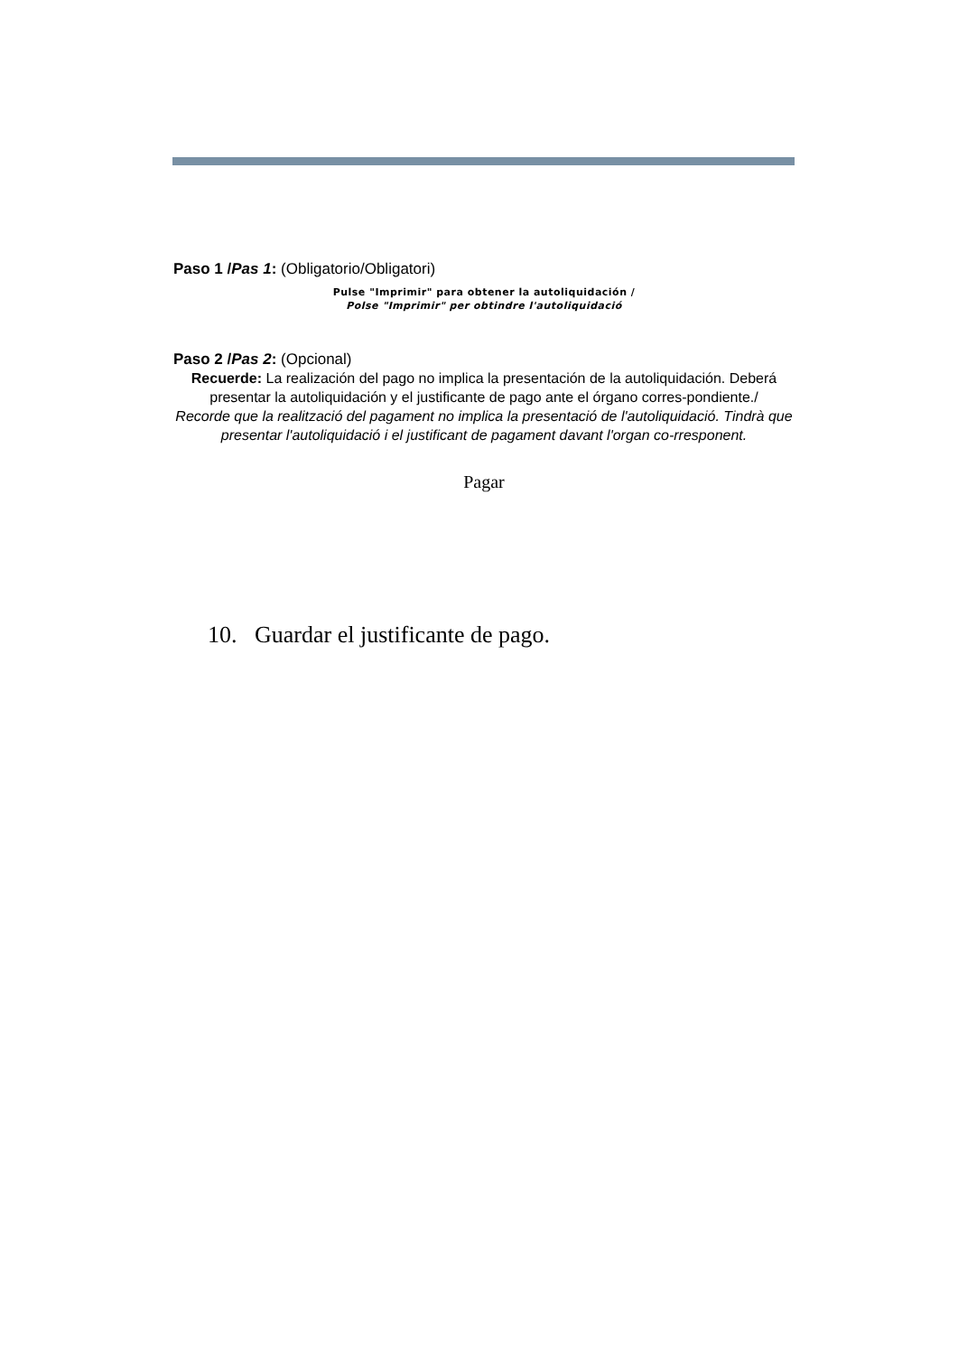Paso 1 /Pas 1: (Obligatorio/Obligatori)
Pulse "Imprimir" para obtener la autoliquidación /
Polse "Imprimir" per obtindre l'autoliquidació
Paso 2 /Pas 2: (Opcional)
Recuerde: La realización del pago no implica la presentación de la autoliquidación. Deberá presentar la autoliquidación y el justificante de pago ante el órgano corres-pondiente./
Recorde que la realització del pagament no implica la presentació de l'autoliquidació. Tindrà que presentar l'autoliquidació i el justificant de pagament davant l'organ co-rresponent.
Pagar
10. Guardar el justificante de pago.